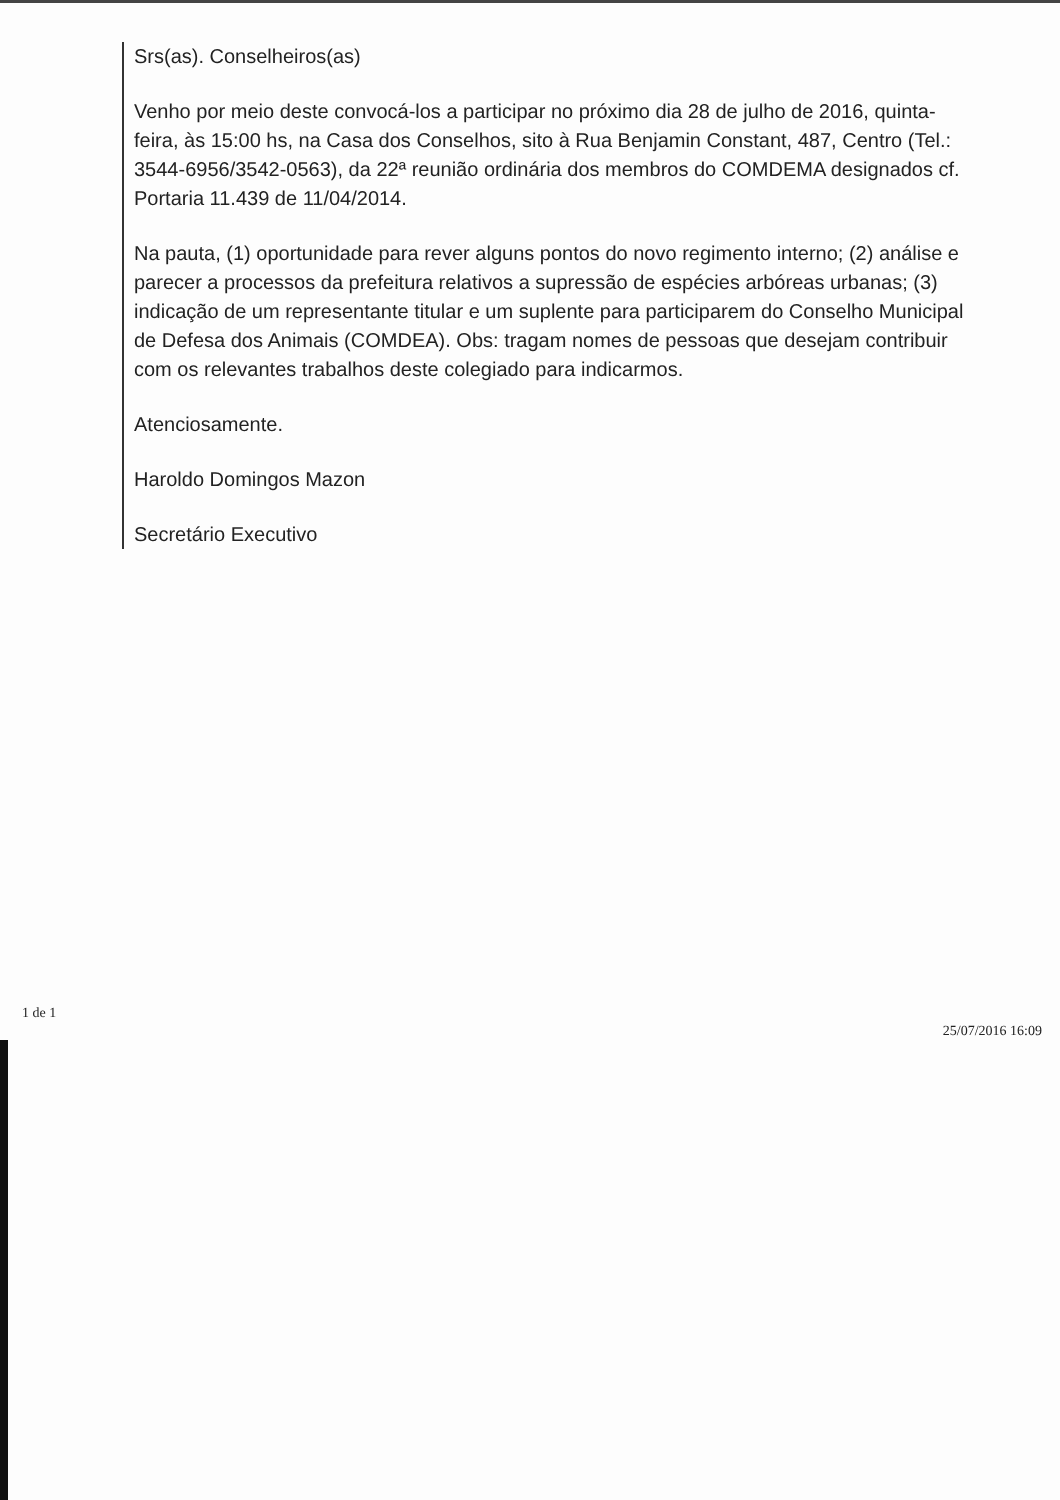Srs(as). Conselheiros(as)
Venho por meio deste convocá-los a participar no próximo dia 28 de julho de 2016, quinta-feira, às 15:00 hs, na Casa dos Conselhos, sito à Rua Benjamin Constant, 487, Centro (Tel.: 3544-6956/3542-0563), da 22ª reunião ordinária dos membros do COMDEMA designados cf. Portaria 11.439 de 11/04/2014.
Na pauta, (1) oportunidade para rever alguns pontos do novo regimento interno; (2) análise e parecer a processos da prefeitura relativos a supressão de espécies arbóreas urbanas; (3) indicação de um representante titular e um suplente para participarem do Conselho Municipal de Defesa dos Animais (COMDEA). Obs: tragam nomes de pessoas que desejam contribuir com os relevantes trabalhos deste colegiado para indicarmos.
Atenciosamente.
Haroldo Domingos Mazon
Secretário Executivo
1 de 1 25/07/2016 16:09